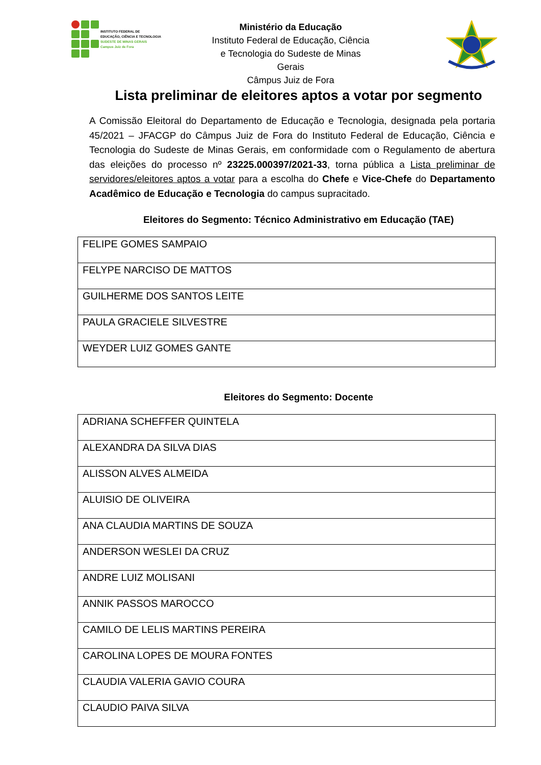INSTITUTO FEDERAL DE
EDUCAÇÃO, CIÊNCIA E TECNOLOGIA
SUDESTE DE MINAS GERAIS
Campus Juiz de Fora
Ministério da Educação
Instituto Federal de Educação, Ciência e Tecnologia do Sudeste de Minas Gerais
Câmpus Juiz de Fora
Lista preliminar de eleitores aptos a votar por segmento
A Comissão Eleitoral do Departamento de Educação e Tecnologia, designada pela portaria 45/2021 – JFACGP do Câmpus Juiz de Fora do Instituto Federal de Educação, Ciência e Tecnologia do Sudeste de Minas Gerais, em conformidade com o Regulamento de abertura das eleições do processo nº 23225.000397/2021-33, torna pública a Lista preliminar de servidores/eleitores aptos a votar para a escolha do Chefe e Vice-Chefe do Departamento Acadêmico de Educação e Tecnologia do campus supracitado.
Eleitores do Segmento: Técnico Administrativo em Educação (TAE)
| FELIPE GOMES SAMPAIO |
| FELYPE NARCISO DE MATTOS |
| GUILHERME DOS SANTOS LEITE |
| PAULA GRACIELE SILVESTRE |
| WEYDER LUIZ GOMES GANTE |
Eleitores do Segmento: Docente
| ADRIANA SCHEFFER QUINTELA |
| ALEXANDRA DA SILVA DIAS |
| ALISSON ALVES ALMEIDA |
| ALUISIO DE OLIVEIRA |
| ANA CLAUDIA MARTINS DE SOUZA |
| ANDERSON WESLEI DA CRUZ |
| ANDRE LUIZ MOLISANI |
| ANNIK PASSOS MAROCCO |
| CAMILO DE LELIS MARTINS PEREIRA |
| CAROLINA LOPES DE MOURA FONTES |
| CLAUDIA VALERIA GAVIO COURA |
| CLAUDIO PAIVA SILVA |